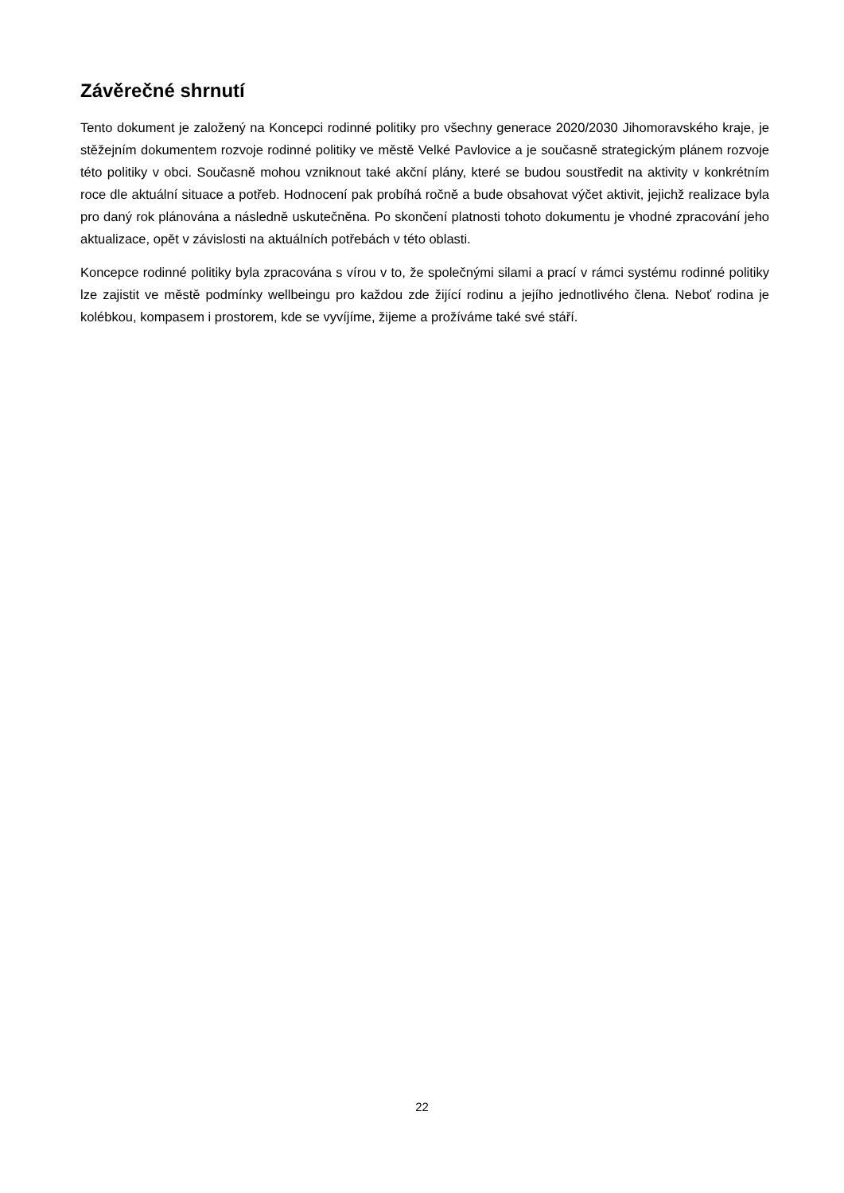Závěrečné shrnutí
Tento dokument je založený na Koncepci rodinné politiky pro všechny generace 2020/2030 Jihomoravského kraje, je stěžejním dokumentem rozvoje rodinné politiky ve městě Velké Pavlovice a je současně strategickým plánem rozvoje této politiky v obci. Současně mohou vzniknout také akční plány, které se budou soustředit na aktivity v konkrétním roce dle aktuální situace a potřeb. Hodnocení pak probíhá ročně a bude obsahovat výčet aktivit, jejichž realizace byla pro daný rok plánována a následně uskutečněna. Po skončení platnosti tohoto dokumentu je vhodné zpracování jeho aktualizace, opět v závislosti na aktuálních potřebách v této oblasti.
Koncepce rodinné politiky byla zpracována s vírou v to, že společnými silami a prací v rámci systému rodinné politiky lze zajistit ve městě podmínky wellbeingu pro každou zde žijící rodinu a jejího jednotlivého člena. Neboť rodina je kolébkou, kompasem i prostorem, kde se vyvíjíme, žijeme a prožíváme také své stáří.
22